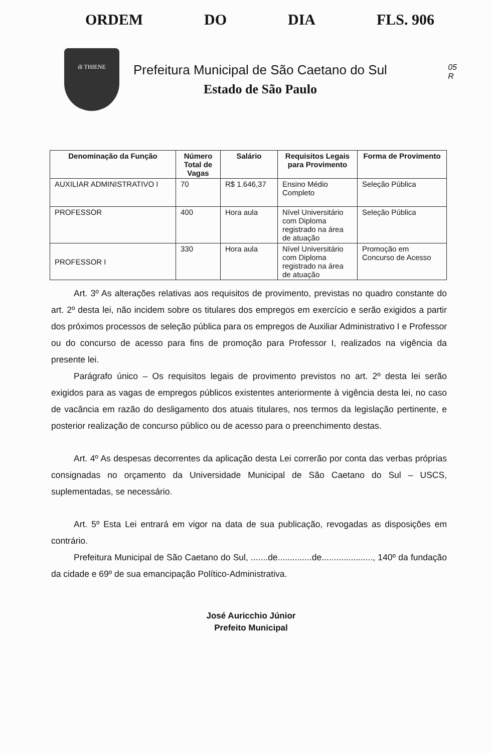ORDEM DO DIA FLS. 906
05
R
di THIENE
Prefeitura Municipal de São Caetano do Sul
Estado de São Paulo
| Denominação da Função | Número Total de Vagas | Salário | Requisitos Legais para Provimento | Forma de Provimento |
| --- | --- | --- | --- | --- |
| AUXILIAR ADMINISTRATIVO I | 70 | R$ 1.646,37 | Ensino Médio Completo | Seleção Pública |
| PROFESSOR | 400 | Hora aula | Nível Universitário com Diploma registrado na área de atuação | Seleção Pública |
| PROFESSOR I | 330 | Hora aula | Nível Universitário com Diploma registrado na área de atuação | Promoção em Concurso de Acesso |
Art. 3º As alterações relativas aos requisitos de provimento, previstas no quadro constante do art. 2º desta lei, não incidem sobre os titulares dos empregos em exercício e serão exigidos a partir dos próximos processos de seleção pública para os empregos de Auxiliar Administrativo I e Professor ou do concurso de acesso para fins de promoção para Professor I, realizados na vigência da presente lei.
Parágrafo único – Os requisitos legais de provimento previstos no art. 2º desta lei serão exigidos para as vagas de empregos públicos existentes anteriormente à vigência desta lei, no caso de vacância em razão do desligamento dos atuais titulares, nos termos da legislação pertinente, e posterior realização de concurso público ou de acesso para o preenchimento destas.
Art. 4º As despesas decorrentes da aplicação desta Lei correrão por conta das verbas próprias consignadas no orçamento da Universidade Municipal de São Caetano do Sul – USCS, suplementadas, se necessário.
Art. 5º Esta Lei entrará em vigor na data de sua publicação, revogadas as disposições em contrário.
Prefeitura Municipal de São Caetano do Sul, .......de..............de....................., 140º da fundação da cidade e 69º de sua emancipação Político-Administrativa.
José Auricchio Júnior
Prefeito Municipal